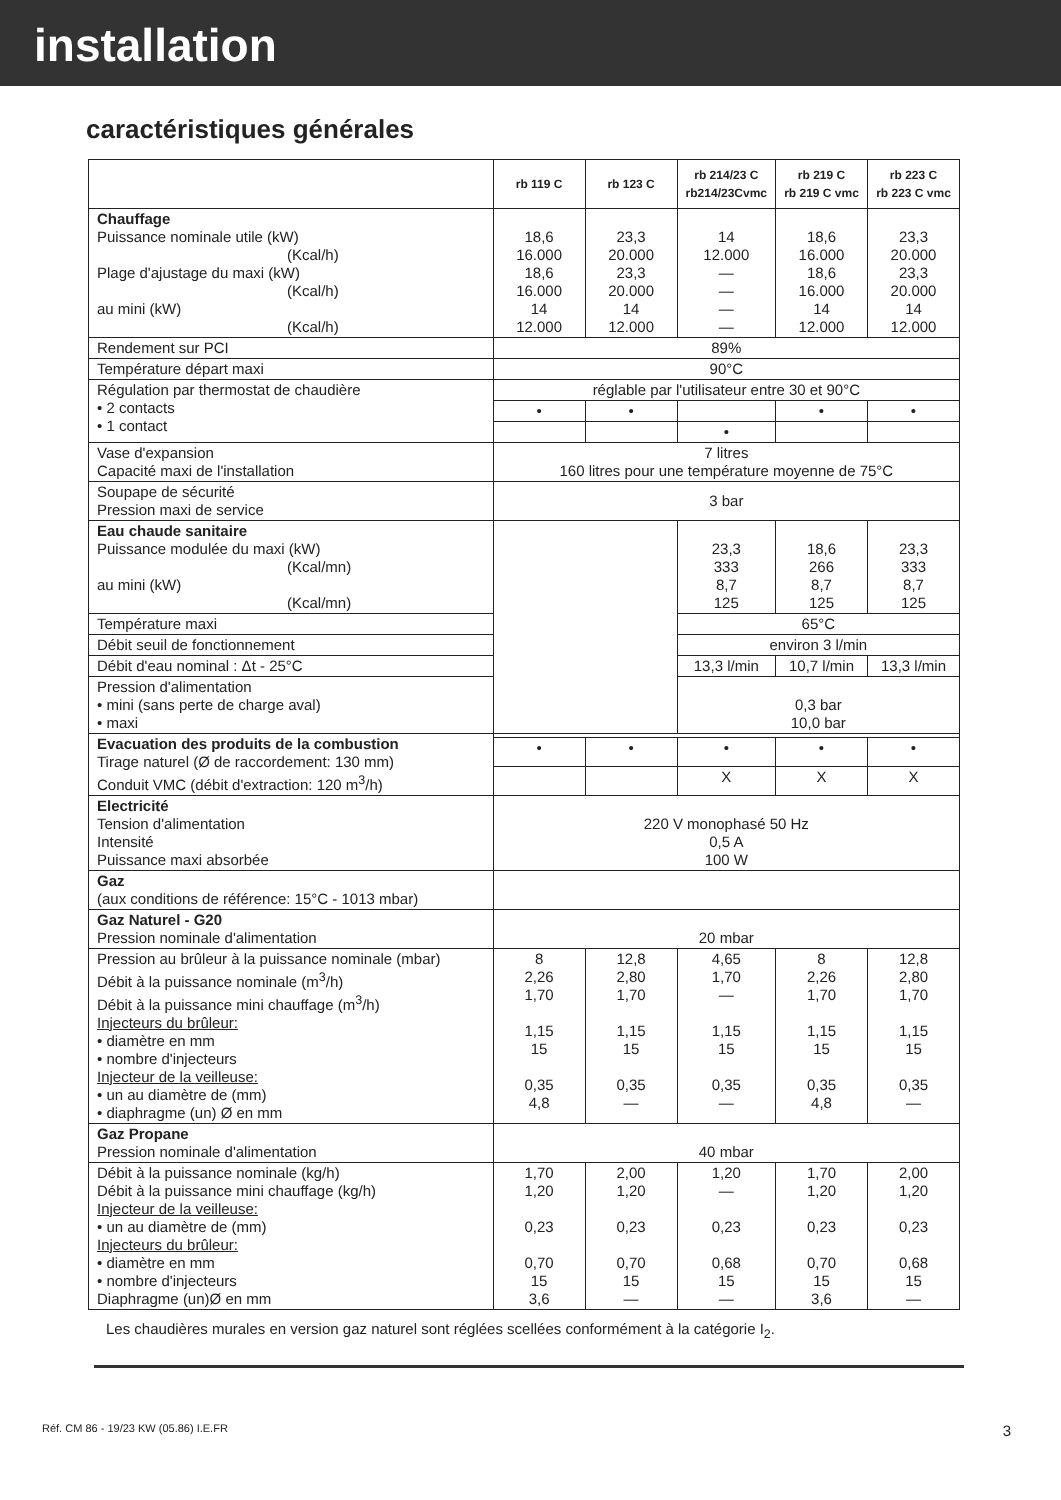installation
caractéristiques générales
| | rb 119 C | rb 123 C | rb 214/23 C rb214/23Cvmc | rb 219 C rb 219 C vmc | rb 223 C rb 223 C vmc |
| --- | --- | --- | --- | --- | --- |
| Chauffage Puissance nominale utile (kW) (Kcal/h) Plage d'ajustage du maxi (kW) (Kcal/h) au mini (kW) (Kcal/h) | 18,6 16.000 18,6 16.000 14 12.000 | 23,3 20.000 23,3 20.000 14 12.000 | 14 12.000 — — — — | 18,6 16.000 18,6 16.000 14 12.000 | 23,3 20.000 23,3 20.000 14 12.000 |
| Rendement sur PCI | 89% | | | | |
| Température départ maxi | 90°C | | | | |
| Régulation par thermostat de chaudière • 2 contacts • 1 contact | réglable par l'utilisateur entre 30 et 90°C | | | | |
| | • | • | | • | • |
| | | | • | | |
| Vase d'expansion Capacité maxi de l'installation | 7 litres 160 litres pour une température moyenne de 75°C | | | | |
| Soupape de sécurité Pression maxi de service | 3 bar | | | | |
| Eau chaude sanitaire Puissance modulée du maxi (kW) (Kcal/mn) au mini (kW) (Kcal/mn) | | | 23,3 333 8,7 125 | 18,6 266 8,7 125 | 23,3 333 8,7 125 |
| Température maxi | | | 65°C | | |
| Débit seuil de fonctionnement | | | environ 3 l/min | | |
| Débit d'eau nominal : Δt - 25°C | | | 13,3 l/min | 10,7 l/min | 13,3 l/min |
| Pression d'alimentation • mini (sans perte de charge aval) • maxi | | | 0,3 bar 10,0 bar | | |
| Evacuation des produits de la combustion Tirage naturel (Ø de raccordement: 130 mm) Conduit VMC (débit d'extraction: 120 m<sup>3</sup>/h) | | | | | |
| | • | • | • | • | • |
| | | | X | X | X |
| Electricité Tension d'alimentation Intensité Puissance maxi absorbée | 220 V monophasé 50 Hz 0,5 A 100 W | | | | |
| Gaz (aux conditions de référence: 15°C - 1013 mbar) | | | | | |
| Gaz Naturel - G20 Pression nominale d'alimentation | 20 mbar | | | | |
| Pression au brûleur à la puissance nominale (mbar) Débit à la puissance nominale (m<sup>3</sup>/h) Débit à la puissance mini chauffage (m<sup>3</sup>/h) Injecteurs du brûleur: • diamètre en mm • nombre d'injecteurs Injecteur de la veilleuse: • un au diamètre de (mm) • diaphragme (un) Ø en mm | 8 2,26 1,70 1,15 15 0,35 4,8 | 12,8 2,80 1,70 1,15 15 0,35 — | 4,65 1,70 — 1,15 15 0,35 — | 8 2,26 1,70 1,15 15 0,35 4,8 | 12,8 2,80 1,70 1,15 15 0,35 — |
| Gaz Propane Pression nominale d'alimentation | 40 mbar | | | | |
| Débit à la puissance nominale (kg/h) Débit à la puissance mini chauffage (kg/h) Injecteur de la veilleuse: • un au diamètre de (mm) Injecteurs du brûleur: • diamètre en mm • nombre d'injecteurs Diaphragme (un)Ø en mm | 1,70 1,20 0,23 0,70 15 3,6 | 2,00 1,20 0,23 0,70 15 — | 1,20 — 0,23 0,68 15 — | 1,70 1,20 0,23 0,70 15 3,6 | 2,00 1,20 0,23 0,68 15 — |
Les chaudières murales en version gaz naturel sont réglées scellées conformément à la catégorie I<sub>2</sub>.
Réf. CM 86 - 19/23 KW (05.86) I.E.FR 3